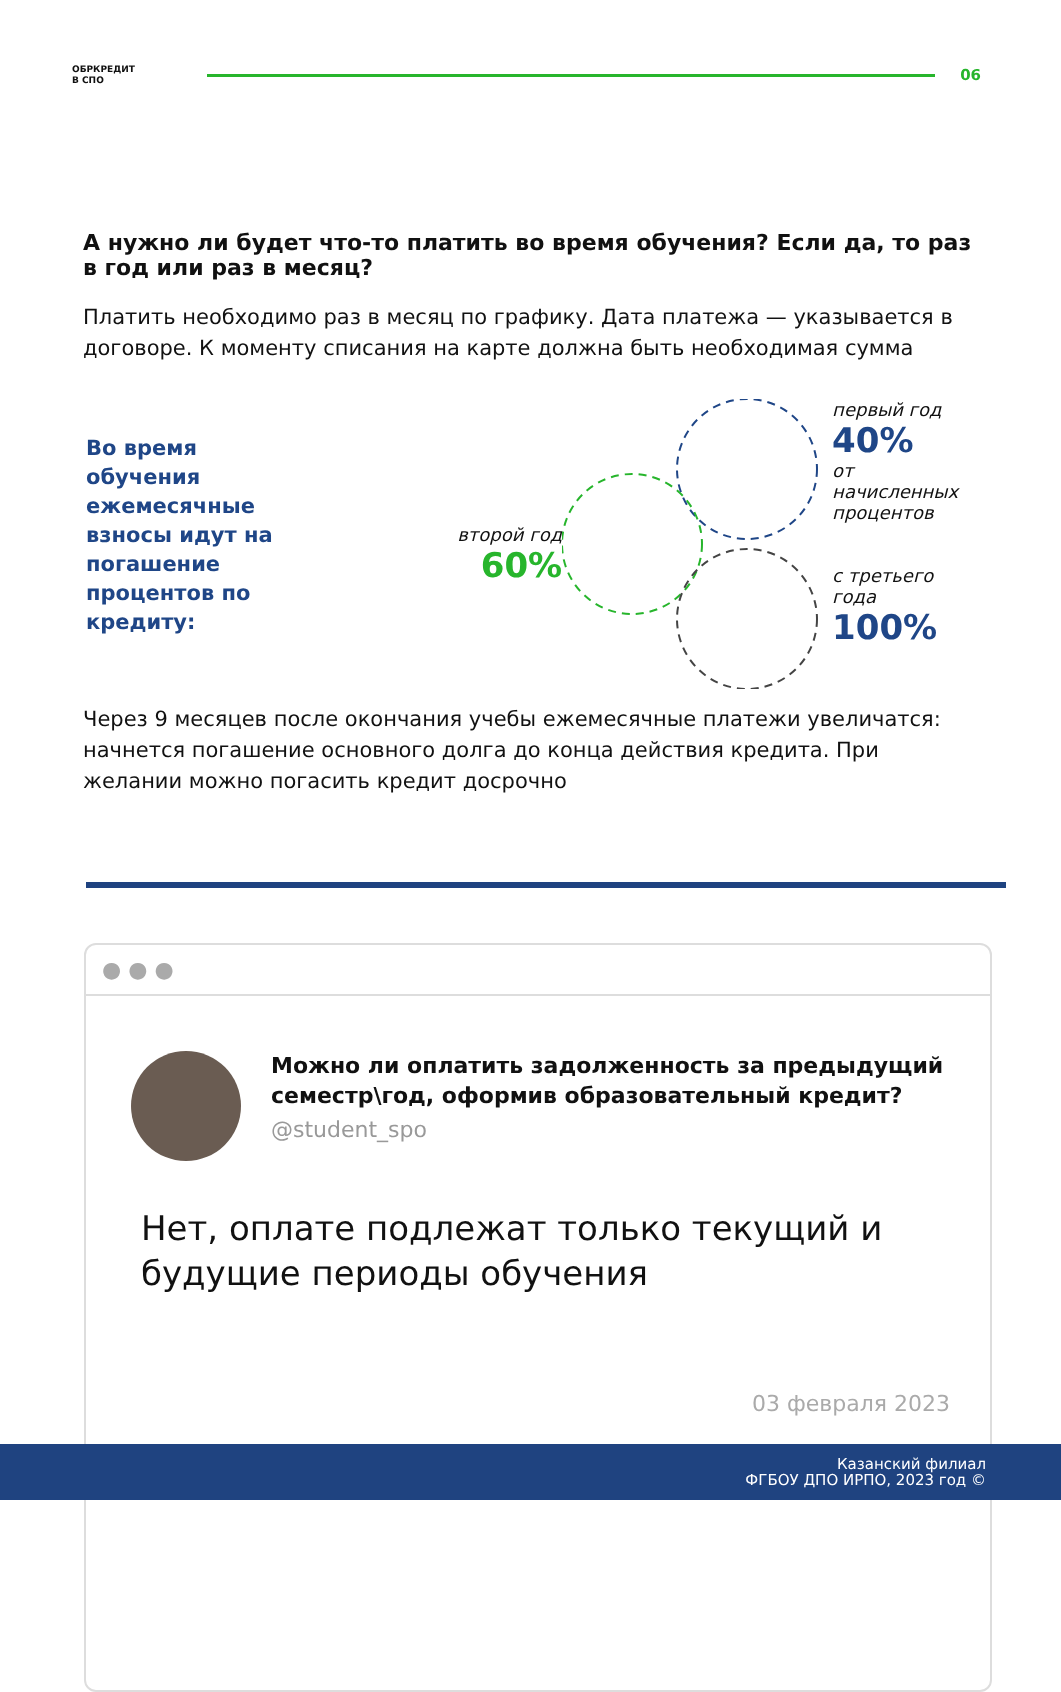ОБРКРЕДИТ
В СПО
06
А нужно ли будет что-то платить во время обучения? Если да, то раз в год или раз в месяц?
Платить необходимо раз в месяц по графику. Дата платежа — указывается в договоре. К моменту списания на карте должна быть необходимая сумма
Во время обучения ежемесячные взносы идут на погашение процентов по кредиту:
второй год
60%
первый год
40%
от начисленных
процентов
с третьего года
100%
Через 9 месяцев после окончания учебы ежемесячные платежи увеличатся: начнется погашение основного долга до конца действия кредита. При желании можно погасить кредит досрочно
● ● ●
Можно ли оплатить задолженность за предыдущий семестр\год, оформив образовательный кредит?
@student_spo
Нет, оплате подлежат только текущий и будущие периоды обучения
03 февраля 2023
Казанский филиал
ФГБОУ ДПО ИРПО, 2023 год ©